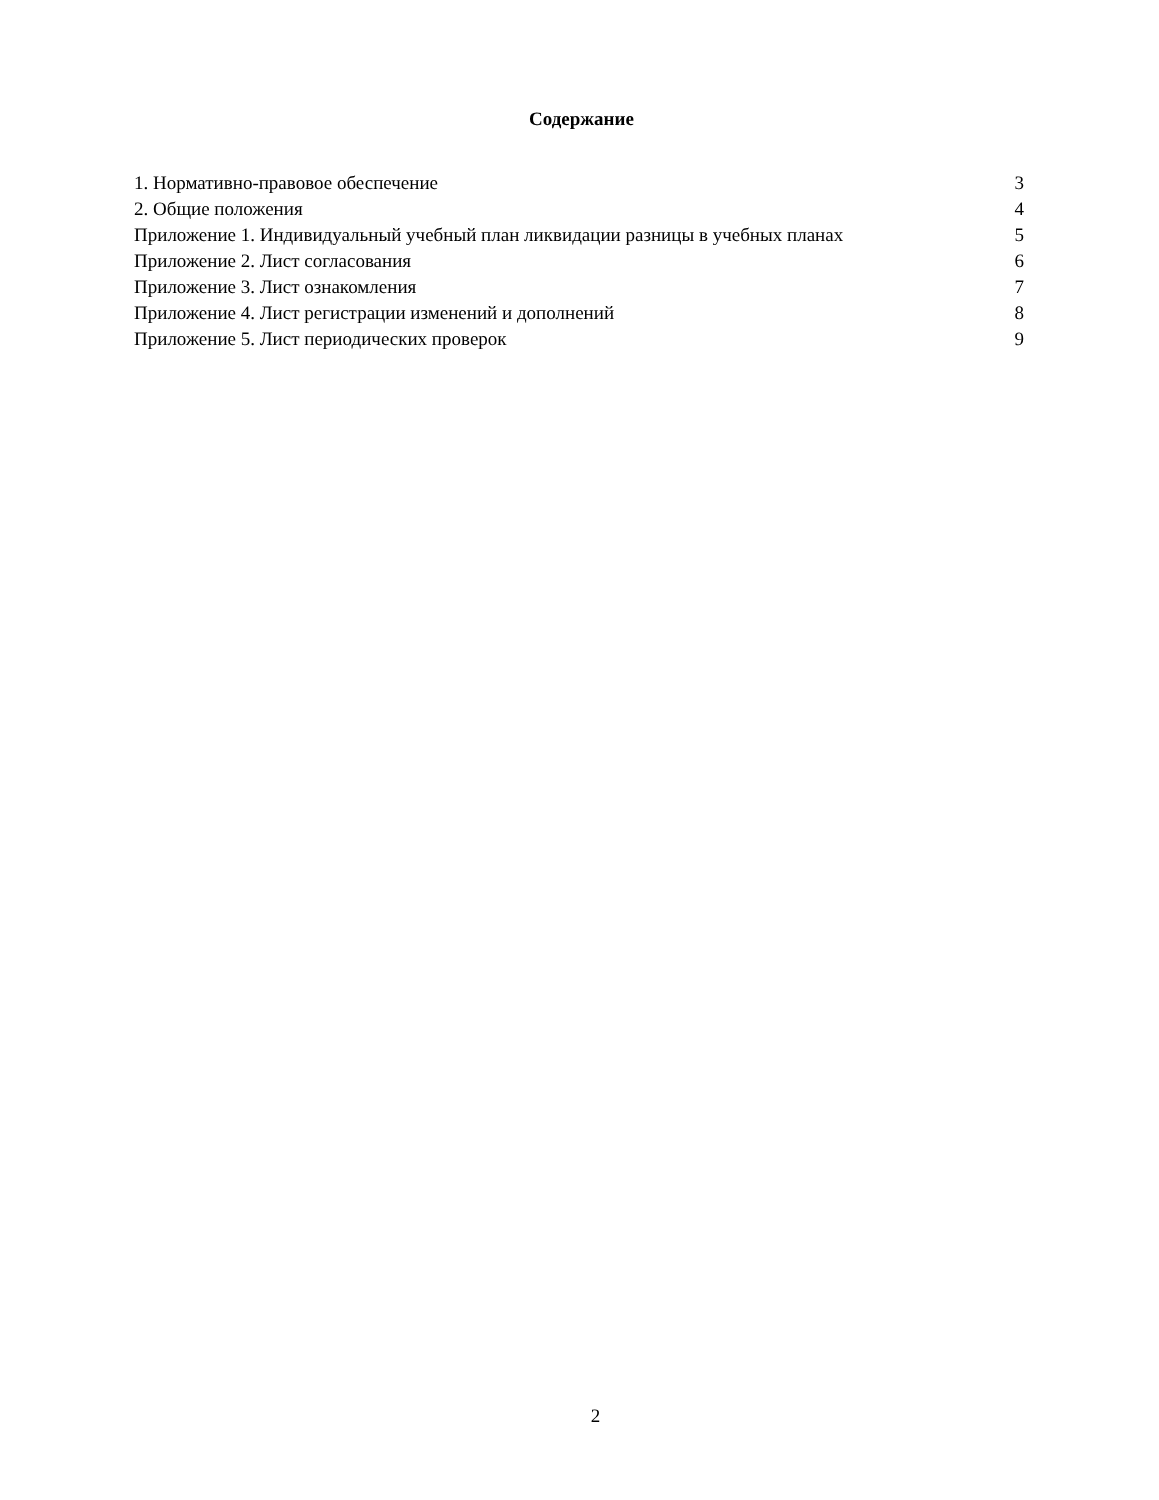Содержание
1. Нормативно-правовое обеспечение 3
2. Общие положения 4
Приложение 1. Индивидуальный учебный план ликвидации разницы в учебных планах 5
Приложение 2. Лист согласования 6
Приложение 3. Лист ознакомления 7
Приложение 4. Лист регистрации изменений и дополнений 8
Приложение 5. Лист периодических проверок 9
2